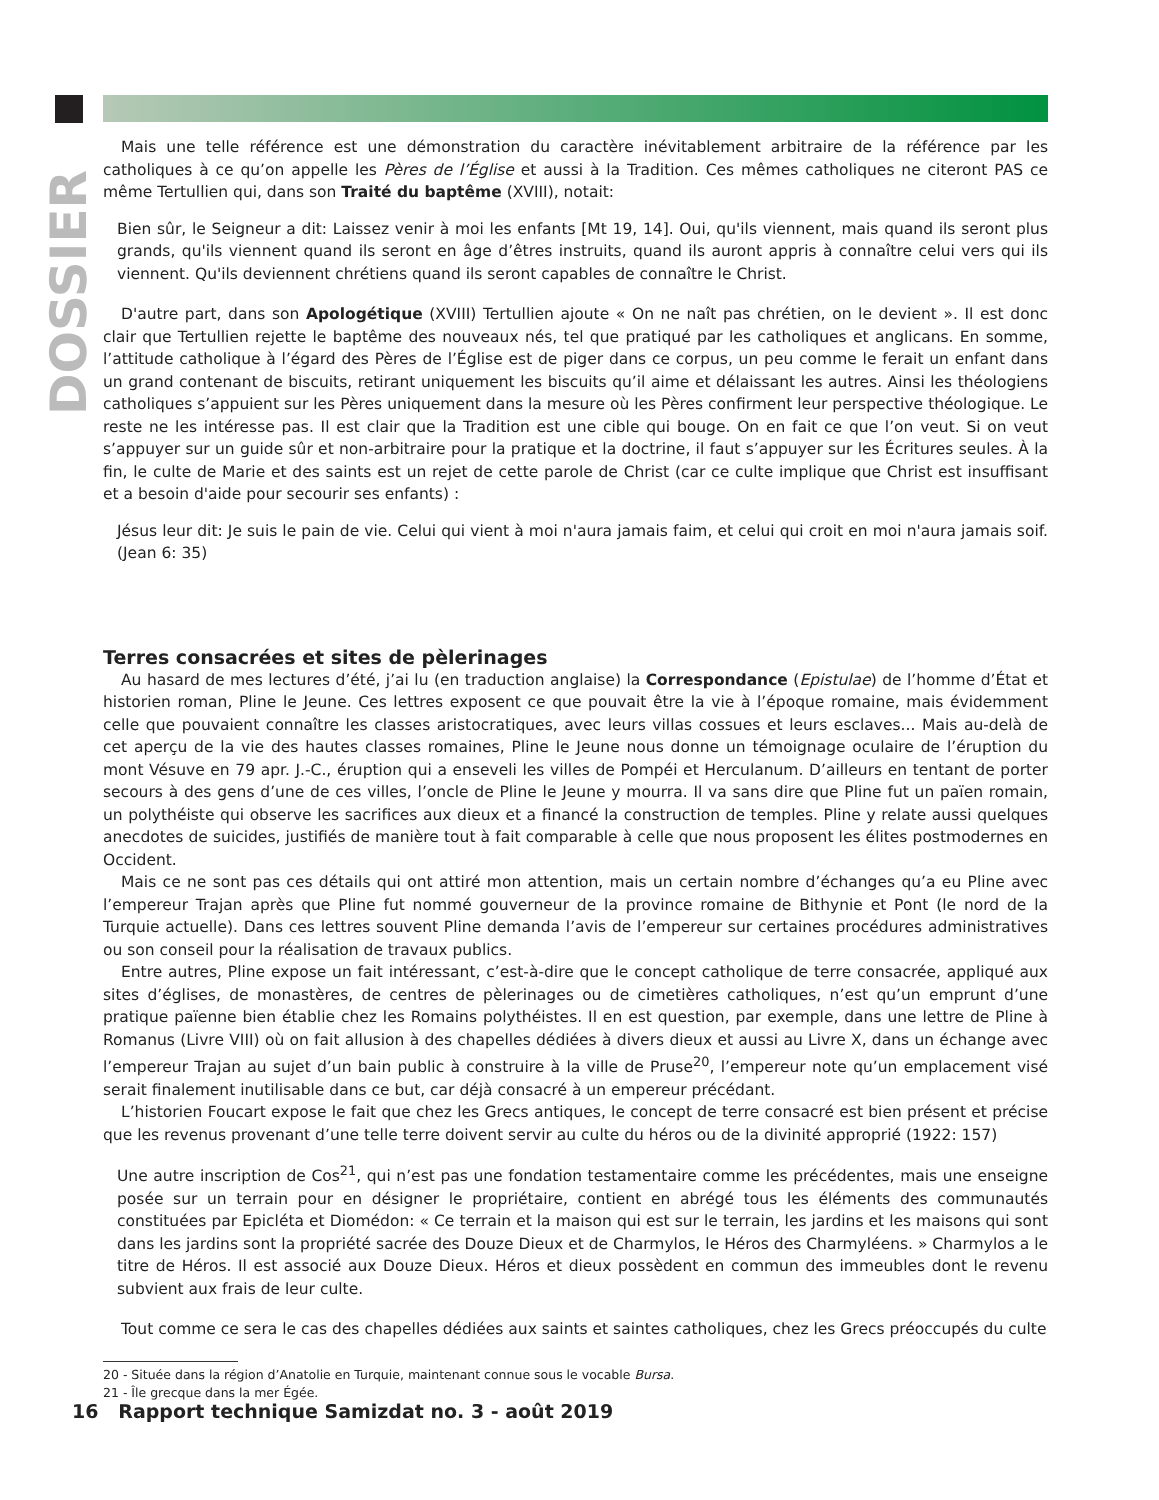DOSSIER
Mais une telle référence est une démonstration du caractère inévitablement arbitraire de la référence par les catholiques à ce qu’on appelle les Pères de l’Église et aussi à la Tradition. Ces mêmes catholiques ne citeront PAS ce même Tertullien qui, dans son Traité du baptême (XVIII), notait:
Bien sûr, le Seigneur a dit: Laissez venir à moi les enfants [Mt 19, 14]. Oui, qu'ils viennent, mais quand ils seront plus grands, qu'ils viennent quand ils seront en âge d’êtres instruits, quand ils auront appris à connaître celui vers qui ils viennent. Qu'ils deviennent chrétiens quand ils seront capables de connaître le Christ.
D'autre part, dans son Apologétique (XVIII) Tertullien ajoute « On ne naît pas chrétien, on le devient ». Il est donc clair que Tertullien rejette le baptême des nouveaux nés, tel que pratiqué par les catholiques et anglicans. En somme, l’attitude catholique à l’égard des Pères de l’Église est de piger dans ce corpus, un peu comme le ferait un enfant dans un grand contenant de biscuits, retirant uniquement les biscuits qu’il aime et délaissant les autres. Ainsi les théologiens catholiques s’appuient sur les Pères uniquement dans la mesure où les Pères confirment leur perspective théologique. Le reste ne les intéresse pas. Il est clair que la Tradition est une cible qui bouge. On en fait ce que l’on veut. Si on veut s’appuyer sur un guide sûr et non-arbitraire pour la pratique et la doctrine, il faut s’appuyer sur les Écritures seules. À la fin, le culte de Marie et des saints est un rejet de cette parole de Christ (car ce culte implique que Christ est insuffisant et a besoin d'aide pour secourir ses enfants) :
Jésus leur dit: Je suis le pain de vie. Celui qui vient à moi n'aura jamais faim, et celui qui croit en moi n'aura jamais soif. (Jean 6: 35)
Terres consacrées et sites de pèlerinages
Au hasard de mes lectures d’été, j’ai lu (en traduction anglaise) la Correspondance (Epistulae) de l’homme d’État et historien roman, Pline le Jeune. Ces lettres exposent ce que pouvait être la vie à l’époque romaine, mais évidemment celle que pouvaient connaître les classes aristocratiques, avec leurs villas cossues et leurs esclaves... Mais au-delà de cet aperçu de la vie des hautes classes romaines, Pline le Jeune nous donne un témoignage oculaire de l’éruption du mont Vésuve en 79 apr. J.-C., éruption qui a enseveli les villes de Pompéi et Herculanum. D’ailleurs en tentant de porter secours à des gens d’une de ces villes, l’oncle de Pline le Jeune y mourra. Il va sans dire que Pline fut un païen romain, un polythéiste qui observe les sacrifices aux dieux et a financé la construction de temples. Pline y relate aussi quelques anecdotes de suicides, justifiés de manière tout à fait comparable à celle que nous proposent les élites postmodernes en Occident.
Mais ce ne sont pas ces détails qui ont attiré mon attention, mais un certain nombre d’échanges qu’a eu Pline avec l’empereur Trajan après que Pline fut nommé gouverneur de la province romaine de Bithynie et Pont (le nord de la Turquie actuelle). Dans ces lettres souvent Pline demanda l’avis de l’empereur sur certaines procédures administratives ou son conseil pour la réalisation de travaux publics.
Entre autres, Pline expose un fait intéressant, c’est-à-dire que le concept catholique de terre consacrée, appliqué aux sites d’églises, de monastères, de centres de pèlerinages ou de cimetières catholiques, n’est qu’un emprunt d’une pratique païenne bien établie chez les Romains polythéistes. Il en est question, par exemple, dans une lettre de Pline à Romanus (Livre VIII) où on fait allusion à des chapelles dédiées à divers dieux et aussi au Livre X, dans un échange avec l’empereur Trajan au sujet d’un bain public à construire à la ville de Pruse<sup>20</sup>, l’empereur note qu’un emplacement visé serait finalement inutilisable dans ce but, car déjà consacré à un empereur précédant.
L’historien Foucart expose le fait que chez les Grecs antiques, le concept de terre consacré est bien présent et précise que les revenus provenant d’une telle terre doivent servir au culte du héros ou de la divinité approprié (1922: 157)
Une autre inscription de Cos<sup>21</sup>, qui n’est pas une fondation testamentaire comme les précédentes, mais une enseigne posée sur un terrain pour en désigner le propriétaire, contient en abrégé tous les éléments des communautés constituées par Epicléta et Diomédon: « Ce terrain et la maison qui est sur le terrain, les jardins et les maisons qui sont dans les jardins sont la propriété sacrée des Douze Dieux et de Charmylos, le Héros des Charmyléens. » Charmylos a le titre de Héros. Il est associé aux Douze Dieux. Héros et dieux possèdent en commun des immeubles dont le revenu subvient aux frais de leur culte.
Tout comme ce sera le cas des chapelles dédiées aux saints et saintes catholiques, chez les Grecs préoccupés du culte
20 - Située dans la région d’Anatolie en Turquie, maintenant connue sous le vocable Bursa.
21 - Île grecque dans la mer Égée.
16 Rapport technique Samizdat no. 3 - août 2019